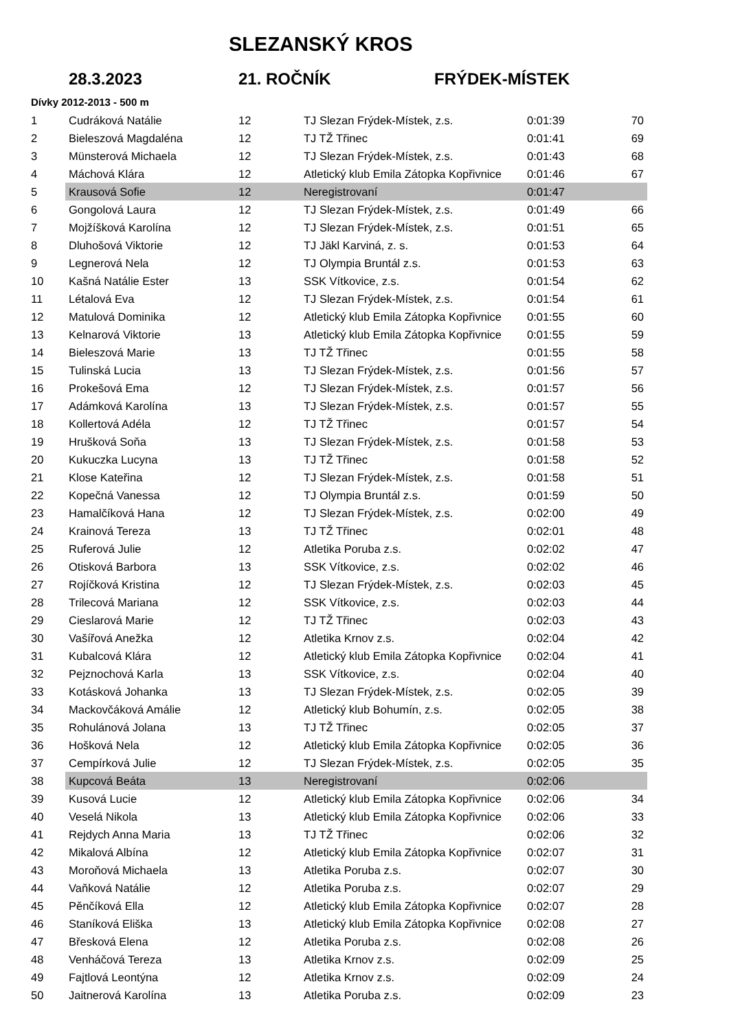SLEZANSKÝ KROS
28.3.2023 21. ROČNÍK FRÝDEK-MÍSTEK
Dívky 2012-2013 - 500 m
| 1 | Cudráková Natálie | 12 | TJ Slezan Frýdek-Místek, z.s. | 0:01:39 | 70 |
| 2 | Bieleszová Magdaléna | 12 | TJ TŽ Třinec | 0:01:41 | 69 |
| 3 | Münsterová Michaela | 12 | TJ Slezan Frýdek-Místek, z.s. | 0:01:43 | 68 |
| 4 | Máchová Klára | 12 | Atletický klub Emila Zátopka Kopřivnice | 0:01:46 | 67 |
| 5 | Krausová Sofie | 12 | Neregistrovaní | 0:01:47 | |
| 6 | Gongolová Laura | 12 | TJ Slezan Frýdek-Místek, z.s. | 0:01:49 | 66 |
| 7 | Mojžíšková Karolína | 12 | TJ Slezan Frýdek-Místek, z.s. | 0:01:51 | 65 |
| 8 | Dluhošová Viktorie | 12 | TJ Jäkl Karviná, z. s. | 0:01:53 | 64 |
| 9 | Legnerová Nela | 12 | TJ Olympia Bruntál z.s. | 0:01:53 | 63 |
| 10 | Kašná Natálie Ester | 13 | SSK Vítkovice, z.s. | 0:01:54 | 62 |
| 11 | Létalová Eva | 12 | TJ Slezan Frýdek-Místek, z.s. | 0:01:54 | 61 |
| 12 | Matulová Dominika | 12 | Atletický klub Emila Zátopka Kopřivnice | 0:01:55 | 60 |
| 13 | Kelnarová Viktorie | 13 | Atletický klub Emila Zátopka Kopřivnice | 0:01:55 | 59 |
| 14 | Bieleszová Marie | 13 | TJ TŽ Třinec | 0:01:55 | 58 |
| 15 | Tulinská Lucia | 13 | TJ Slezan Frýdek-Místek, z.s. | 0:01:56 | 57 |
| 16 | Prokešová Ema | 12 | TJ Slezan Frýdek-Místek, z.s. | 0:01:57 | 56 |
| 17 | Adámková Karolína | 13 | TJ Slezan Frýdek-Místek, z.s. | 0:01:57 | 55 |
| 18 | Kollertová Adéla | 12 | TJ TŽ Třinec | 0:01:57 | 54 |
| 19 | Hrušková Soňa | 13 | TJ Slezan Frýdek-Místek, z.s. | 0:01:58 | 53 |
| 20 | Kukuczka Lucyna | 13 | TJ TŽ Třinec | 0:01:58 | 52 |
| 21 | Klose Kateřina | 12 | TJ Slezan Frýdek-Místek, z.s. | 0:01:58 | 51 |
| 22 | Kopečná Vanessa | 12 | TJ Olympia Bruntál z.s. | 0:01:59 | 50 |
| 23 | Hamalčíková Hana | 12 | TJ Slezan Frýdek-Místek, z.s. | 0:02:00 | 49 |
| 24 | Krainová Tereza | 13 | TJ TŽ Třinec | 0:02:01 | 48 |
| 25 | Ruferová Julie | 12 | Atletika Poruba z.s. | 0:02:02 | 47 |
| 26 | Otisková Barbora | 13 | SSK Vítkovice, z.s. | 0:02:02 | 46 |
| 27 | Rojíčková Kristina | 12 | TJ Slezan Frýdek-Místek, z.s. | 0:02:03 | 45 |
| 28 | Trilecová Mariana | 12 | SSK Vítkovice, z.s. | 0:02:03 | 44 |
| 29 | Cieslarová Marie | 12 | TJ TŽ Třinec | 0:02:03 | 43 |
| 30 | Vašířová Anežka | 12 | Atletika Krnov z.s. | 0:02:04 | 42 |
| 31 | Kubalcová Klára | 12 | Atletický klub Emila Zátopka Kopřivnice | 0:02:04 | 41 |
| 32 | Pejznochová Karla | 13 | SSK Vítkovice, z.s. | 0:02:04 | 40 |
| 33 | Kotásková Johanka | 13 | TJ Slezan Frýdek-Místek, z.s. | 0:02:05 | 39 |
| 34 | Mackovčáková Amálie | 12 | Atletický klub Bohumín, z.s. | 0:02:05 | 38 |
| 35 | Rohulánová Jolana | 13 | TJ TŽ Třinec | 0:02:05 | 37 |
| 36 | Hošková Nela | 12 | Atletický klub Emila Zátopka Kopřivnice | 0:02:05 | 36 |
| 37 | Cempírková Julie | 12 | TJ Slezan Frýdek-Místek, z.s. | 0:02:05 | 35 |
| 38 | Kupcová Beáta | 13 | Neregistrovaní | 0:02:06 | |
| 39 | Kusová Lucie | 12 | Atletický klub Emila Zátopka Kopřivnice | 0:02:06 | 34 |
| 40 | Veselá Nikola | 13 | Atletický klub Emila Zátopka Kopřivnice | 0:02:06 | 33 |
| 41 | Rejdych Anna Maria | 13 | TJ TŽ Třinec | 0:02:06 | 32 |
| 42 | Mikalová Albína | 12 | Atletický klub Emila Zátopka Kopřivnice | 0:02:07 | 31 |
| 43 | Moroňová Michaela | 13 | Atletika Poruba z.s. | 0:02:07 | 30 |
| 44 | Vaňková Natálie | 12 | Atletika Poruba z.s. | 0:02:07 | 29 |
| 45 | Pěnčíková Ella | 12 | Atletický klub Emila Zátopka Kopřivnice | 0:02:07 | 28 |
| 46 | Staníková Eliška | 13 | Atletický klub Emila Zátopka Kopřivnice | 0:02:08 | 27 |
| 47 | Břesková Elena | 12 | Atletika Poruba z.s. | 0:02:08 | 26 |
| 48 | Venháčová Tereza | 13 | Atletika Krnov z.s. | 0:02:09 | 25 |
| 49 | Fajtlová Leontýna | 12 | Atletika Krnov z.s. | 0:02:09 | 24 |
| 50 | Jaitnerová Karolína | 13 | Atletika Poruba z.s. | 0:02:09 | 23 |